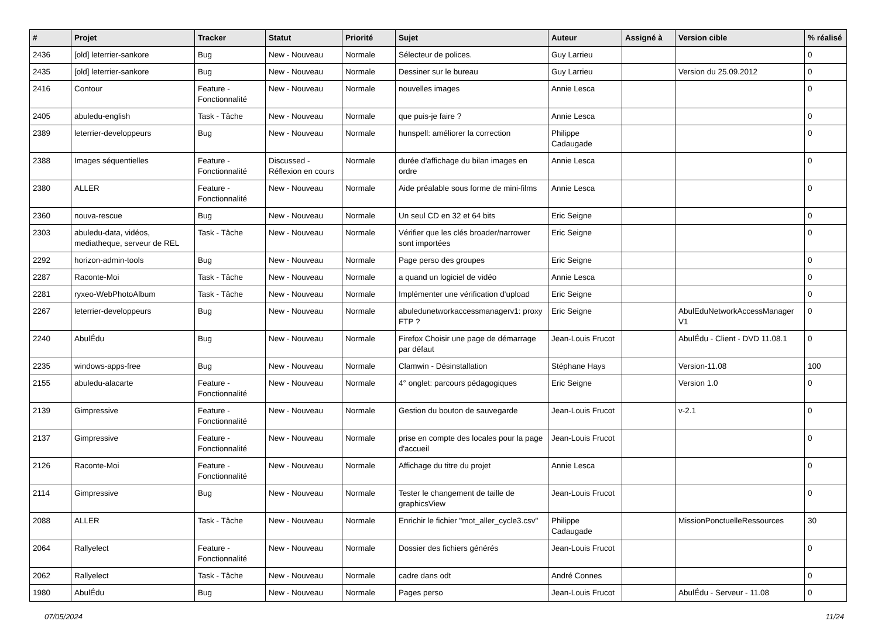| # | Projet | Tracker | Statut | Priorité | Sujet | Auteur | Assigné à | Version cible | % réalisé |
| --- | --- | --- | --- | --- | --- | --- | --- | --- | --- |
| 2436 | [old] leterrier-sankore | Bug | New - Nouveau | Normale | Sélecteur de polices. | Guy Larrieu | | | 0 |
| 2435 | [old] leterrier-sankore | Bug | New - Nouveau | Normale | Dessiner sur le bureau | Guy Larrieu | | Version du 25.09.2012 | 0 |
| 2416 | Contour | Feature - Fonctionnalité | New - Nouveau | Normale | nouvelles images | Annie Lesca | | | 0 |
| 2405 | abuledu-english | Task - Tâche | New - Nouveau | Normale | que puis-je faire ? | Annie Lesca | | | 0 |
| 2389 | leterrier-developpeurs | Bug | New - Nouveau | Normale | hunspell: améliorer la correction | Philippe Cadaugade | | | 0 |
| 2388 | Images séquentielles | Feature - Fonctionnalité | Discussed - Réflexion en cours | Normale | durée d'affichage du bilan images en ordre | Annie Lesca | | | 0 |
| 2380 | ALLER | Feature - Fonctionnalité | New - Nouveau | Normale | Aide préalable sous forme de mini-films | Annie Lesca | | | 0 |
| 2360 | nouva-rescue | Bug | New - Nouveau | Normale | Un seul CD en 32 et 64 bits | Eric Seigne | | | 0 |
| 2303 | abuledu-data, vidéos, mediatheque, serveur de REL | Task - Tâche | New - Nouveau | Normale | Vérifier que les clés broader/narrower sont importées | Eric Seigne | | | 0 |
| 2292 | horizon-admin-tools | Bug | New - Nouveau | Normale | Page perso des groupes | Eric Seigne | | | 0 |
| 2287 | Raconte-Moi | Task - Tâche | New - Nouveau | Normale | a quand un logiciel de vidéo | Annie Lesca | | | 0 |
| 2281 | ryxeo-WebPhotoAlbum | Task - Tâche | New - Nouveau | Normale | Implémenter une vérification d'upload | Eric Seigne | | | 0 |
| 2267 | leterrier-developpeurs | Bug | New - Nouveau | Normale | abuledunetworkaccessmanagerv1: proxy FTP ? | Eric Seigne | | AbulEduNetworkAccessManager V1 | 0 |
| 2240 | AbulÉdu | Bug | New - Nouveau | Normale | Firefox Choisir une page de démarrage par défaut | Jean-Louis Frucot | | AbulÉdu - Client - DVD 11.08.1 | 0 |
| 2235 | windows-apps-free | Bug | New - Nouveau | Normale | Clamwin - Désinstallation | Stéphane Hays | | Version-11.08 | 100 |
| 2155 | abuledu-alacarte | Feature - Fonctionnalité | New - Nouveau | Normale | 4° onglet: parcours pédagogiques | Eric Seigne | | Version 1.0 | 0 |
| 2139 | Gimpressive | Feature - Fonctionnalité | New - Nouveau | Normale | Gestion du bouton de sauvegarde | Jean-Louis Frucot | | v-2.1 | 0 |
| 2137 | Gimpressive | Feature - Fonctionnalité | New - Nouveau | Normale | prise en compte des locales pour la page d'accueil | Jean-Louis Frucot | | | 0 |
| 2126 | Raconte-Moi | Feature - Fonctionnalité | New - Nouveau | Normale | Affichage du titre du projet | Annie Lesca | | | 0 |
| 2114 | Gimpressive | Bug | New - Nouveau | Normale | Tester le changement de taille de graphicsView | Jean-Louis Frucot | | | 0 |
| 2088 | ALLER | Task - Tâche | New - Nouveau | Normale | Enrichir le fichier "mot_aller_cycle3.csv" | Philippe Cadaugade | | MissionPonctuelleRessources | 30 |
| 2064 | Rallyelect | Feature - Fonctionnalité | New - Nouveau | Normale | Dossier des fichiers générés | Jean-Louis Frucot | | | 0 |
| 2062 | Rallyelect | Task - Tâche | New - Nouveau | Normale | cadre dans odt | André Connes | | | 0 |
| 1980 | AbulÉdu | Bug | New - Nouveau | Normale | Pages perso | Jean-Louis Frucot | | AbulÉdu - Serveur - 11.08 | 0 |
07/05/2024 11/24